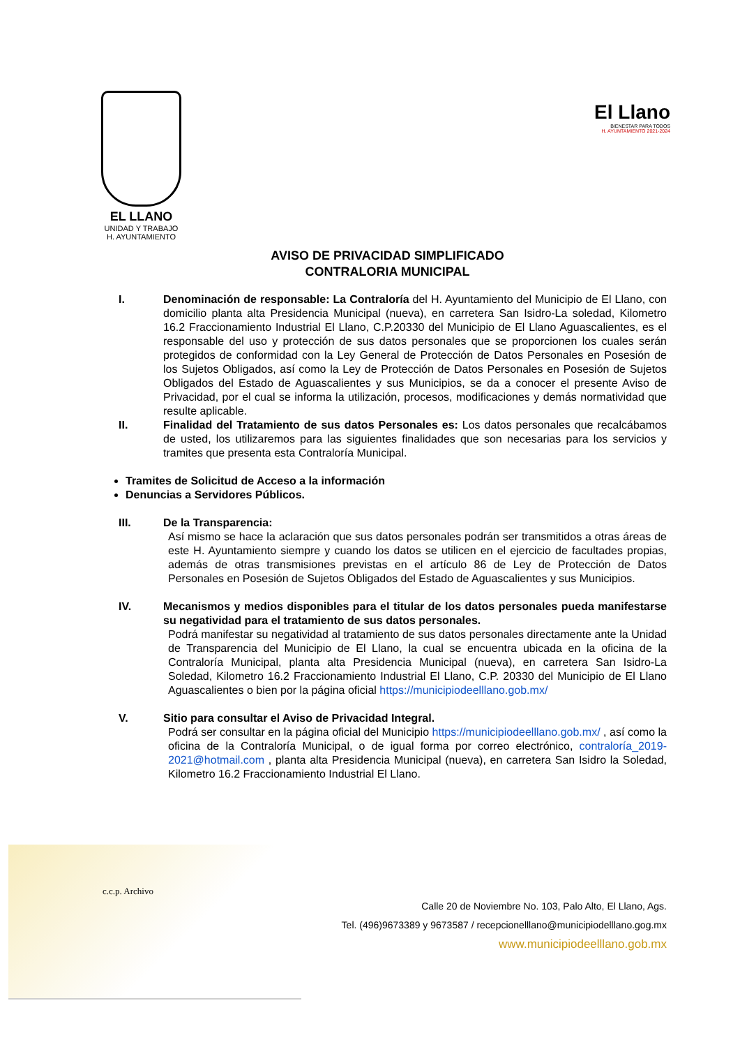EL LLANO
UNIDAD Y TRABAJO
H. AYUNTAMIENTO
El Llano
BIENESTAR PARA TODOS
H. AYUNTAMIENTO 2021-2024
AVISO DE PRIVACIDAD SIMPLIFICADO
CONTRALORIA MUNICIPAL
I. Denominación de responsable: La Contraloría del H. Ayuntamiento del Municipio de El Llano, con domicilio planta alta Presidencia Municipal (nueva), en carretera San Isidro-La soledad, Kilometro 16.2 Fraccionamiento Industrial El Llano, C.P.20330 del Municipio de El Llano Aguascalientes, es el responsable del uso y protección de sus datos personales que se proporcionen los cuales serán protegidos de conformidad con la Ley General de Protección de Datos Personales en Posesión de los Sujetos Obligados, así como la Ley de Protección de Datos Personales en Posesión de Sujetos Obligados del Estado de Aguascalientes y sus Municipios, se da a conocer el presente Aviso de Privacidad, por el cual se informa la utilización, procesos, modificaciones y demás normatividad que resulte aplicable.
II. Finalidad del Tratamiento de sus datos Personales es: Los datos personales que recalcábamos de usted, los utilizaremos para las siguientes finalidades que son necesarias para los servicios y tramites que presenta esta Contraloría Municipal.
Tramites de Solicitud de Acceso a la información
Denuncias a Servidores Públicos.
III. De la Transparencia:
Así mismo se hace la aclaración que sus datos personales podrán ser transmitidos a otras áreas de este H. Ayuntamiento siempre y cuando los datos se utilicen en el ejercicio de facultades propias, además de otras transmisiones previstas en el artículo 86 de Ley de Protección de Datos Personales en Posesión de Sujetos Obligados del Estado de Aguascalientes y sus Municipios.
IV. Mecanismos y medios disponibles para el titular de los datos personales pueda manifestarse su negatividad para el tratamiento de sus datos personales.
Podrá manifestar su negatividad al tratamiento de sus datos personales directamente ante la Unidad de Transparencia del Municipio de El Llano, la cual se encuentra ubicada en la oficina de la Contraloría Municipal, planta alta Presidencia Municipal (nueva), en carretera San Isidro-La Soledad, Kilometro 16.2 Fraccionamiento Industrial El Llano, C.P. 20330 del Municipio de El Llano Aguascalientes o bien por la página oficial https://municipiodeelllano.gob.mx/
V. Sitio para consultar el Aviso de Privacidad Integral.
Podrá ser consultar en la página oficial del Municipio https://municipiodeelllano.gob.mx/ , así como la oficina de la Contraloría Municipal, o de igual forma por correo electrónico, contraloría_2019-2021@hotmail.com , planta alta Presidencia Municipal (nueva), en carretera San Isidro la Soledad, Kilometro 16.2 Fraccionamiento Industrial El Llano.
c.c.p. Archivo
Calle 20 de Noviembre No. 103, Palo Alto, El Llano, Ags.
Tel. (496)9673389 y 9673587 / recepcionelllano@municipiodelllano.gog.mx
www.municipiodeelllano.gob.mx